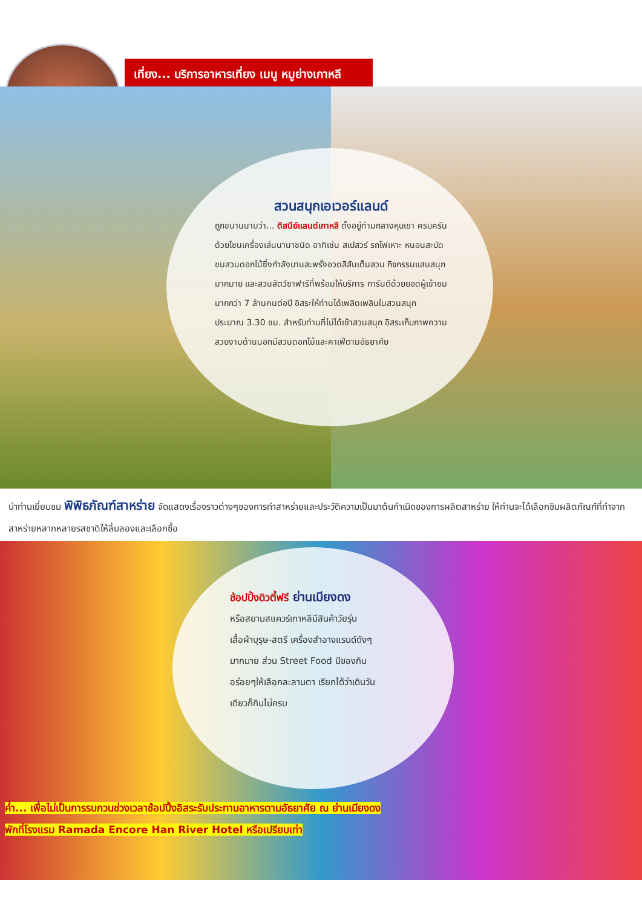เที่ยง... บริการอาหารเที่ยง เมนู หมูย่างเกาหลี
สวนสนุกเอเวอร์แลนด์
ถูกขนานนามว่า... ดิสนีย์แลนด์เกาหลี ตั้งอยู่ท่ามกลางหุบเขา ครบครันด้วยโซนเครื่องเล่นนานาชนิด อาทิเช่น สเปสวร์ รถไฟเหาะ หนอนสะบัด ชมสวนดอกไม้ซึ่งกำลังบานสะพรั่งอวดสีสันเต็มสวน กิจกรรมแสนสนุกมากมาย และสวนสัตว์ซาฟารีที่พร้อมให้บริการ การันตีด้วยยอดผู้เข้าชมมากกว่า 7 ล้านคนต่อปี อิสระให้ท่านได้เพลิดเพลินในสวนสนุก ประมาณ 3.30 ชม. สำหรับท่านที่ไม่ได้เข้าสวนสนุก อิสระเก็บภาพความสวยงามด้านนอกมีสวนดอกไม้และคาเฟ่ตามอัธยาศัย
นำท่านเยี่ยมชม พิพิธภัณฑ์สาหร่าย จัดแสดงเรื่องราวต่างๆของการทำสาหร่ายและประวัติความเป็นมาต้นกำเนิดของการผลิตสาหร่าย ให้ท่านจะได้เลือกชิมผลิตภัณฑ์ที่ทำจากสาหร่ายหลากหลายรสชาติให้ลิ้มลองและเลือกซื้อ
ช้อปปิ้งดิวตี้ฟรี ย่านเมียงดง
หรือสยามสแควร์เกาหลีมีสินค้าวัยรุ่นเสื้อผ้าบุรุษ-สตรี เครื่องสำอางแรนด์ดังๆมากมาย ส่วน Street Food มีของกินอร่อยๆให้เลือกละลานตา เรียกได้ว่าเดินวันเดียวก็กินไม่ครบ
ค่ำ... เพื่อไม่เป็นการรบกวนช่วงเวลาช้อปปิ้งอิสระรับประทานอาหารตามอัธยาศัย ณ ย่านเมียงดง
พักที่โรงแรม Ramada Encore Han River Hotel หรือเปรียบเท่า